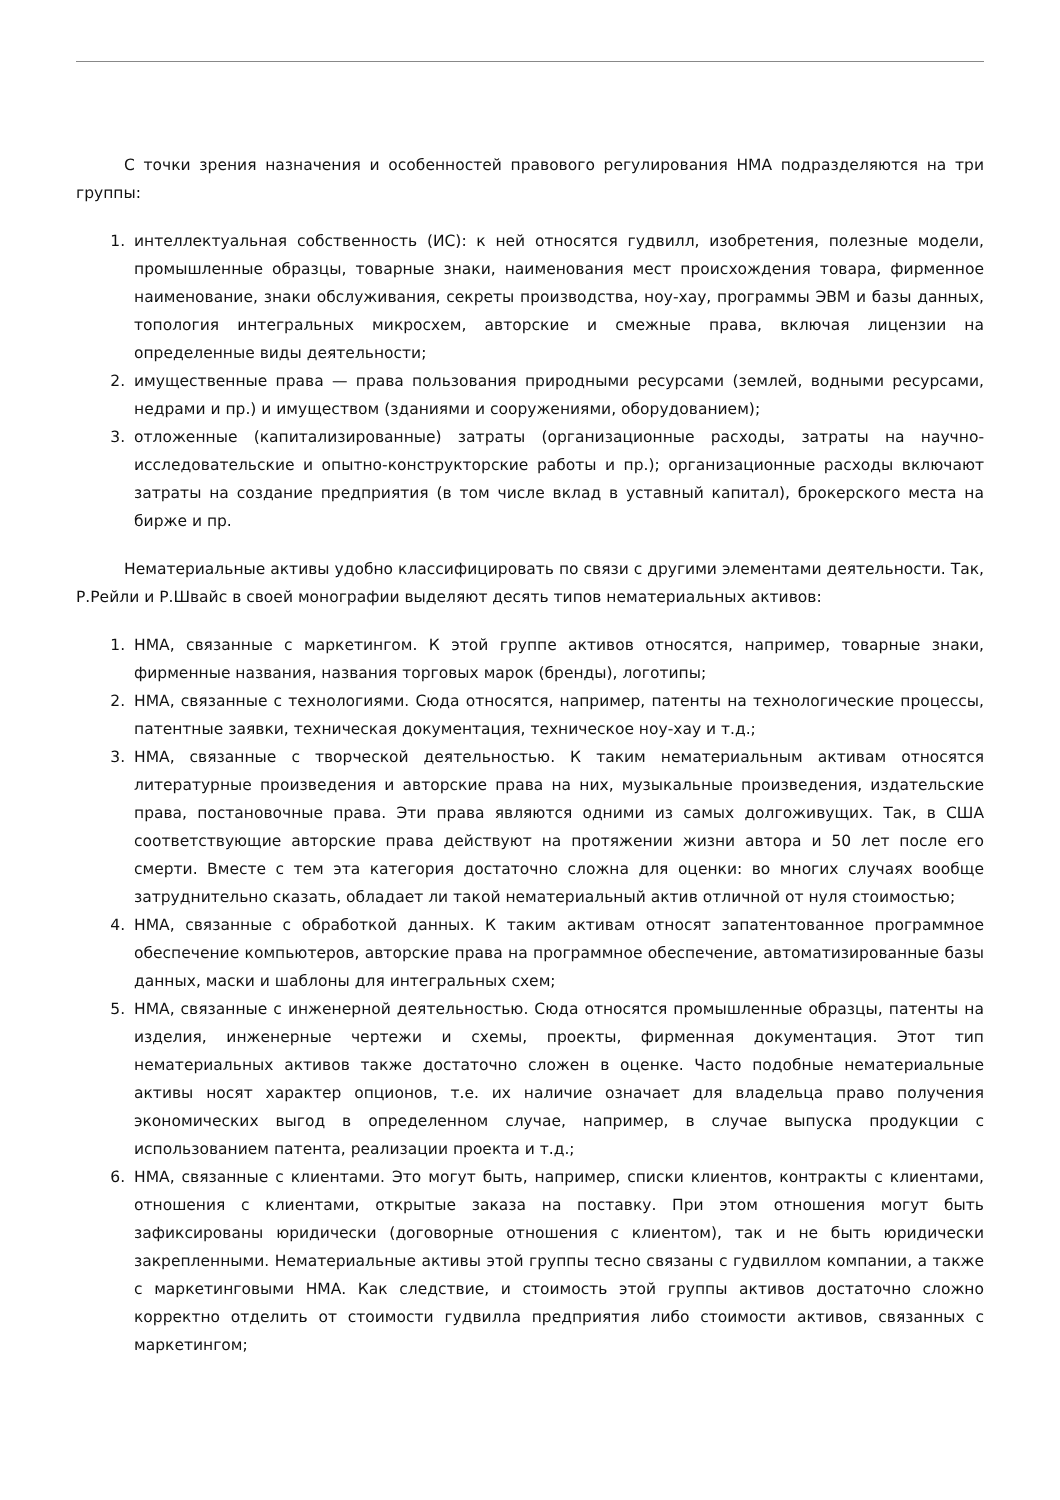С точки зрения назначения и особенностей правового регулирования НМА подразделяются на три группы:
1. интеллектуальная собственность (ИС): к ней относятся гудвилл, изобретения, полезные модели, промышленные образцы, товарные знаки, наименования мест происхождения товара, фирменное наименование, знаки обслуживания, секреты производства, ноу-хау, программы ЭВМ и базы данных, топология интегральных микросхем, авторские и смежные права, включая лицензии на определенные виды деятельности;
2. имущественные права — права пользования природными ресурсами (землей, водными ресурсами, недрами и пр.) и имуществом (зданиями и сооружениями, оборудованием);
3. отложенные (капитализированные) затраты (организационные расходы, затраты на научно-исследовательские и опытно-конструкторские работы и пр.); организационные расходы включают затраты на создание предприятия (в том числе вклад в уставный капитал), брокерского места на бирже и пр.
Нематериальные активы удобно классифицировать по связи с другими элементами деятельности. Так, Р.Рейли и Р.Швайс в своей монографии выделяют десять типов нематериальных активов:
1. НМА, связанные с маркетингом. К этой группе активов относятся, например, товарные знаки, фирменные названия, названия торговых марок (бренды), логотипы;
2. НМА, связанные с технологиями. Сюда относятся, например, патенты на технологические процессы, патентные заявки, техническая документация, техническое ноу-хау и т.д.;
3. НМА, связанные с творческой деятельностью. К таким нематериальным активам относятся литературные произведения и авторские права на них, музыкальные произведения, издательские права, постановочные права. Эти права являются одними из самых долгоживущих. Так, в США соответствующие авторские права действуют на протяжении жизни автора и 50 лет после его смерти. Вместе с тем эта категория достаточно сложна для оценки: во многих случаях вообще затруднительно сказать, обладает ли такой нематериальный актив отличной от нуля стоимостью;
4. НМА, связанные с обработкой данных. К таким активам относят запатентованное программное обеспечение компьютеров, авторские права на программное обеспечение, автоматизированные базы данных, маски и шаблоны для интегральных схем;
5. НМА, связанные с инженерной деятельностью. Сюда относятся промышленные образцы, патенты на изделия, инженерные чертежи и схемы, проекты, фирменная документация. Этот тип нематериальных активов также достаточно сложен в оценке. Часто подобные нематериальные активы носят характер опционов, т.е. их наличие означает для владельца право получения экономических выгод в определенном случае, например, в случае выпуска продукции с использованием патента, реализации проекта и т.д.;
6. НМА, связанные с клиентами. Это могут быть, например, списки клиентов, контракты с клиентами, отношения с клиентами, открытые заказа на поставку. При этом отношения могут быть зафиксированы юридически (договорные отношения с клиентом), так и не быть юридически закрепленными. Нематериальные активы этой группы тесно связаны с гудвиллом компании, а также с маркетинговыми НМА. Как следствие, и стоимость этой группы активов достаточно сложно корректно отделить от стоимости гудвилла предприятия либо стоимости активов, связанных с маркетингом;